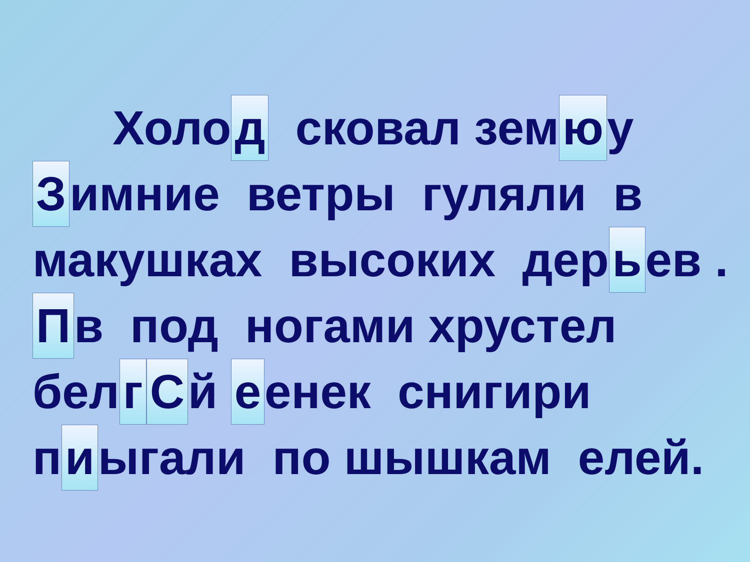Холо д сковал зем ю у
Зимние ветры гуляли в
макушках высоких дер ь ев .
Пв под ногами хрустел
бел г С й е енек снигири
п и ыгали по шышкам елей.